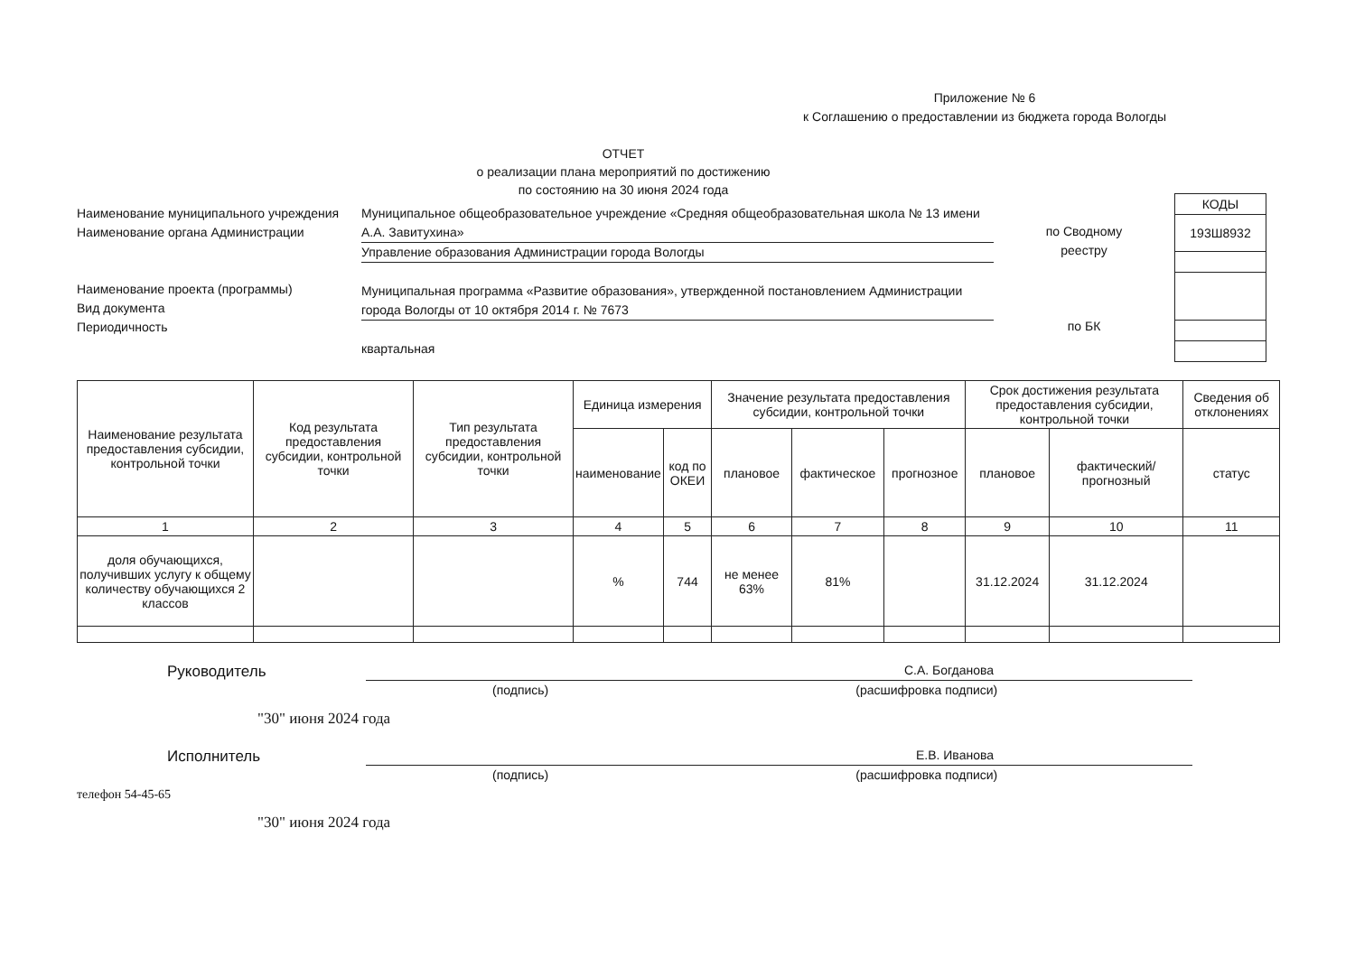Приложение № 6
к Соглашению о предоставлении из бюджета города Вологды
ОТЧЕТ
о реализации плана мероприятий по достижению
по состоянию на 30 июня 2024 года
Наименование муниципального учреждения
Наименование органа Администрации
Наименование проекта (программы)
Вид документа
Периодичность
Муниципальное общеобразовательное учреждение «Средняя общеобразовательная школа № 13 имени А.А. Завитухина»
Управление образования Администрации города Вологды
Муниципальная программа «Развитие образования», утвержденной постановлением Администрации города Вологды от 10 октября 2014 г. № 7673
квартальная
по Сводному
реестру
по БК
| КОДЫ |
| 193Ш8932 |
| Наименование результата предоставления субсидии, контрольной точки | Код результата предоставления субсидии, контрольной точки | Тип результата предоставления субсидии, контрольной точки | Единица измерения | | Значение результата предоставления субсидии, контрольной точки | | | Срок достижения результата предоставления субсидии, контрольной точки | | Сведения об отклонениях |
| --- | --- | --- | --- | --- | --- | --- | --- | --- | --- | --- |
| | | | наименование | код по ОКЕИ | плановое | фактическое | прогнозное | плановое | фактический/прогнозный | статус |
| 1 | 2 | 3 | 4 | 5 | 6 | 7 | 8 | 9 | 10 | 11 |
| доля обучающихся, получивших услугу к общему количеству обучающихся 2 классов | | | % | 744 | не менее 63% | 81% | | 31.12.2024 | 31.12.2024 | |
Руководитель
С.А. Богданова
(подпись) (расшифровка подписи)
"30" июня 2024 года
Исполнитель
Е.В. Иванова
(подпись) (расшифровка подписи)
телефон 54-45-65
"30" июня 2024 года